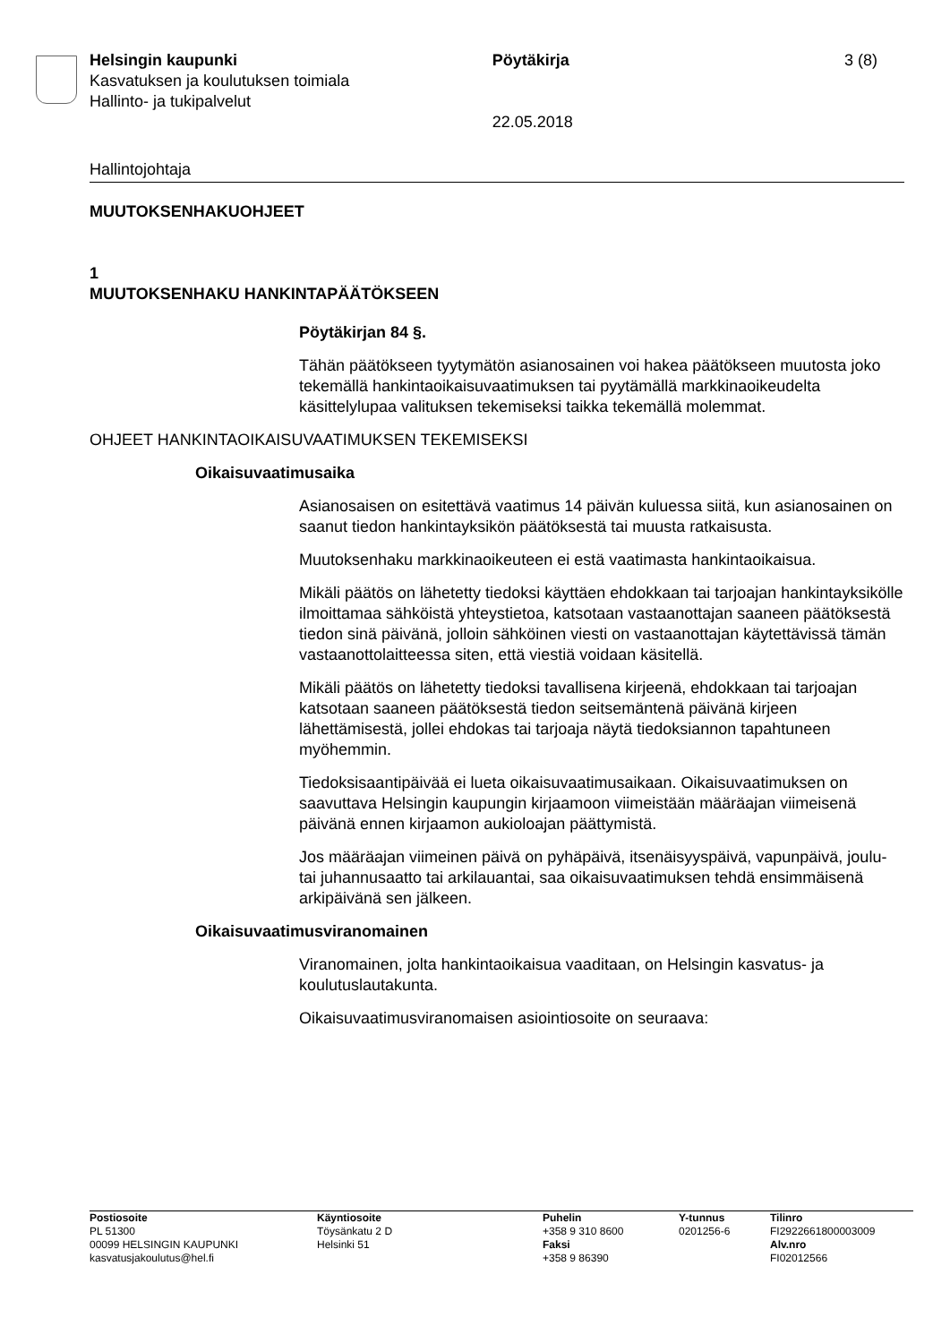Helsingin kaupunki
Kasvatuksen ja koulutuksen toimiala
Hallinto- ja tukipalvelut
Pöytäkirja
22.05.2018
3 (8)
Hallintojohtaja
MUUTOKSENHAKUOHJEET
1
MUUTOKSENHAKU HANKINTAPÄÄTÖKSEEN
Pöytäkirjan 84 §.
Tähän päätökseen tyytymätön asianosainen voi hakea päätökseen muutosta joko tekemällä hankintaoikaisuvaatimuksen tai pyytämällä markkinaoikeudelta käsittelylupaa valituksen tekemiseksi taikka tekemällä molemmat.
OHJEET HANKINTAOIKAISUVAATIMUKSEN TEKEMISEKSI
Oikaisuvaatimusaika
Asianosaisen on esitettävä vaatimus 14 päivän kuluessa siitä, kun asianosainen on saanut tiedon hankintayksikön päätöksestä tai muusta ratkaisusta.
Muutoksenhaku markkinaoikeuteen ei estä vaatimasta hankintaoikaisua.
Mikäli päätös on lähetetty tiedoksi käyttäen ehdokkaan tai tarjoajan hankintayksikölle ilmoittamaa sähköistä yhteystietoa, katsotaan vastaanottajan saaneen päätöksestä tiedon sinä päivänä, jolloin sähköinen viesti on vastaanottajan käytettävissä tämän vastaanottolaitteessa siten, että viestiä voidaan käsitellä.
Mikäli päätös on lähetetty tiedoksi tavallisena kirjeenä, ehdokkaan tai tarjoajan katsotaan saaneen päätöksestä tiedon seitsemäntenä päivänä kirjeen lähettämisestä, jollei ehdokas tai tarjoaja näytä tiedoksiannon tapahtuneen myöhemmin.
Tiedoksisaantipäivää ei lueta oikaisuvaatimusaikaan. Oikaisuvaatimuksen on saavuttava Helsingin kaupungin kirjaamoon viimeistään määräajan viimeisenä päivänä ennen kirjaamon aukioloajan päättymistä.
Jos määräajan viimeinen päivä on pyhäpäivä, itsenäisyyspäivä, vapunpäivä, joulu- tai juhannusaatto tai arkilauantai, saa oikaisuvaatimuksen tehdä ensimmäisenä arkipäivänä sen jälkeen.
Oikaisuvaatimusviranomainen
Viranomainen, jolta hankintaoikaisua vaaditaan, on Helsingin kasvatus- ja koulutuslautakunta.
Oikaisuvaatimusviranomaisen asiointiosoite on seuraava:
Postiosoite
PL 51300
00099 HELSINGIN KAUPUNKI
kasvatusjakoulutus@hel.fi
Käyntiosoite
Töysänkatu 2 D
Helsinki 51
Puhelin
+358 9 310 8600
Faksi
+358 9 86390
Y-tunnus
0201256-6
Tilinro
FI2922661800003009
Alv.nro
FI02012566